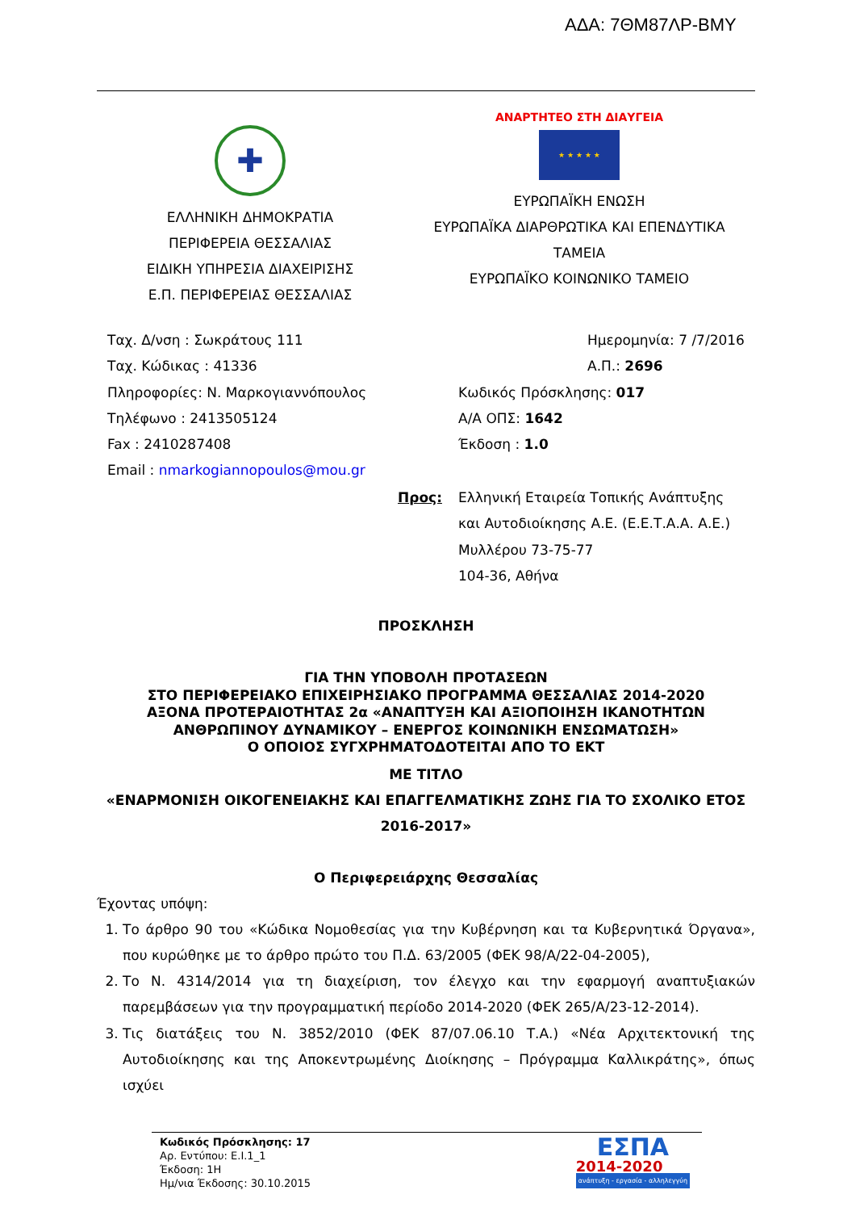ΑΔΑ: 7ΘΜ87ΛΡ-ΒΜΥ
✚
ΕΛΛΗΝΙΚΗ ΔΗΜΟΚΡΑΤΙΑ
ΠΕΡΙΦΕΡΕΙΑ ΘΕΣΣΑΛΙΑΣ
ΕΙΔΙΚΗ ΥΠΗΡΕΣΙΑ ΔΙΑΧΕΙΡΙΣΗΣ
Ε.Π. ΠΕΡΙΦΕΡΕΙΑΣ ΘΕΣΣΑΛΙΑΣ
ΑΝΑΡΤΗΤΕΟ ΣΤΗ ΔΙΑΥΓΕΙΑ
★ ★ ★ ★ ★
ΕΥΡΩΠΑΪΚΗ ΕΝΩΣΗ
ΕΥΡΩΠΑΪΚΑ ΔΙΑΡΘΡΩΤΙΚΑ ΚΑΙ ΕΠΕΝΔΥΤΙΚΑ
ΤΑΜΕΙΑ
ΕΥΡΩΠΑΪΚΟ ΚΟΙΝΩΝΙΚΟ ΤΑΜΕΙΟ
Ταχ. Δ/νση : Σωκράτους 111
Ταχ. Κώδικας : 41336
Πληροφορίες: Ν. Μαρκογιαννόπουλος
Τηλέφωνο : 2413505124
Fax : 2410287408
Email : nmarkogiannopoulos@mou.gr
Ημερομηνία: 7 /7/2016
Α.Π.: 2696
Κωδικός Πρόσκλησης: 017
Α/Α ΟΠΣ: 1642
Έκδοση : 1.0
Προς: Ελληνική Εταιρεία Τοπικής Ανάπτυξης
και Αυτοδιοίκησης Α.Ε. (Ε.Ε.Τ.Α.Α. Α.Ε.)
Μυλλέρου 73-75-77
104-36, Αθήνα
ΠΡΟΣΚΛΗΣΗ
ΓΙΑ ΤΗΝ ΥΠΟΒΟΛΗ ΠΡΟΤΑΣΕΩΝ
ΣΤΟ ΠΕΡΙΦΕΡΕΙΑΚΟ ΕΠΙΧΕΙΡΗΣΙΑΚΟ ΠΡΟΓΡΑΜΜΑ ΘΕΣΣΑΛΙΑΣ 2014-2020
ΑΞΟΝΑ ΠΡΟΤΕΡΑΙΟΤΗΤΑΣ 2α «ΑΝΑΠΤΥΞΗ ΚΑΙ ΑΞΙΟΠΟΙΗΣΗ ΙΚΑΝΟΤΗΤΩΝ ΑΝΘΡΩΠΙΝΟΥ ΔΥΝΑΜΙΚΟΥ – ΕΝΕΡΓΟΣ ΚΟΙΝΩΝΙΚΗ ΕΝΣΩΜΑΤΩΣΗ»
Ο ΟΠΟΙΟΣ ΣΥΓΧΡΗΜΑΤΟΔΟΤΕΙΤΑΙ ΑΠΟ ΤΟ ΕΚΤ
ΜΕ ΤΙΤΛΟ
«ΕΝΑΡΜΟΝΙΣΗ ΟΙΚΟΓΕΝΕΙΑΚΗΣ ΚΑΙ ΕΠΑΓΓΕΛΜΑΤΙΚΗΣ ΖΩΗΣ ΓΙΑ ΤΟ ΣΧΟΛΙΚΟ ΕΤΟΣ
2016-2017»
Ο Περιφερειάρχης Θεσσαλίας
Έχοντας υπόψη:
1. Το άρθρο 90 του «Κώδικα Νομοθεσίας για την Κυβέρνηση και τα Κυβερνητικά Όργανα», που κυρώθηκε με το άρθρο πρώτο του Π.Δ. 63/2005 (ΦΕΚ 98/Α/22-04-2005),
2. Το Ν. 4314/2014 για τη διαχείριση, τον έλεγχο και την εφαρμογή αναπτυξιακών παρεμβάσεων για την προγραμματική περίοδο 2014-2020 (ΦΕΚ 265/Α/23-12-2014).
3. Τις διατάξεις του Ν. 3852/2010 (ΦΕΚ 87/07.06.10 Τ.Α.) «Νέα Αρχιτεκτονική της Αυτοδιοίκησης και της Αποκεντρωμένης Διοίκησης – Πρόγραμμα Καλλικράτης», όπως ισχύει
Κωδικός Πρόσκλησης: 17
Αρ. Εντύπου: Ε.Ι.1_1
Έκδοση: 1Η
Ημ/νια Έκδοσης: 30.10.2015
ΕΣΠΑ
2014-2020
ανάπτυξη - εργασία - αλληλεγγύη